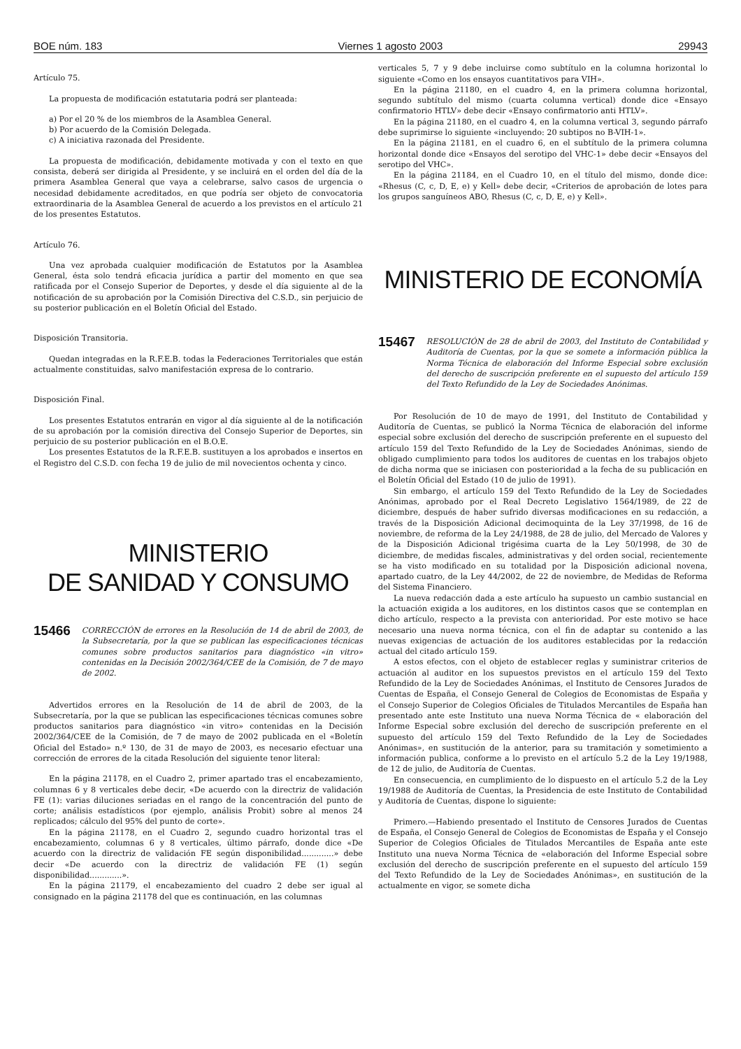BOE núm. 183 Viernes 1 agosto 2003 29943
Artículo 75.
La propuesta de modificación estatutaria podrá ser planteada:
a) Por el 20 % de los miembros de la Asamblea General.
b) Por acuerdo de la Comisión Delegada.
c) A iniciativa razonada del Presidente.
La propuesta de modificación, debidamente motivada y con el texto en que consista, deberá ser dirigida al Presidente, y se incluirá en el orden del día de la primera Asamblea General que vaya a celebrarse, salvo casos de urgencia o necesidad debidamente acreditados, en que podría ser objeto de convocatoria extraordinaria de la Asamblea General de acuerdo a los previstos en el artículo 21 de los presentes Estatutos.
Artículo 76.
Una vez aprobada cualquier modificación de Estatutos por la Asamblea General, ésta solo tendrá eficacia jurídica a partir del momento en que sea ratificada por el Consejo Superior de Deportes, y desde el día siguiente al de la notificación de su aprobación por la Comisión Directiva del C.S.D., sin perjuicio de su posterior publicación en el Boletín Oficial del Estado.
Disposición Transitoria.
Quedan integradas en la R.F.E.B. todas la Federaciones Territoriales que están actualmente constituidas, salvo manifestación expresa de lo contrario.
Disposición Final.
Los presentes Estatutos entrarán en vigor al día siguiente al de la notificación de su aprobación por la comisión directiva del Consejo Superior de Deportes, sin perjuicio de su posterior publicación en el B.O.E.
Los presentes Estatutos de la R.F.E.B. sustituyen a los aprobados e insertos en el Registro del C.S.D. con fecha 19 de julio de mil novecientos ochenta y cinco.
MINISTERIO
DE SANIDAD Y CONSUMO
15466 CORRECCIÓN de errores en la Resolución de 14 de abril de 2003, de la Subsecretaría, por la que se publican las especificaciones técnicas comunes sobre productos sanitarios para diagnóstico «in vitro» contenidas en la Decisión 2002/364/CEE de la Comisión, de 7 de mayo de 2002.
Advertidos errores en la Resolución de 14 de abril de 2003, de la Subsecretaría, por la que se publican las especificaciones técnicas comunes sobre productos sanitarios para diagnóstico «in vitro» contenidas en la Decisión 2002/364/CEE de la Comisión, de 7 de mayo de 2002 publicada en el «Boletín Oficial del Estado» n.º 130, de 31 de mayo de 2003, es necesario efectuar una corrección de errores de la citada Resolución del siguiente tenor literal:
En la página 21178, en el Cuadro 2, primer apartado tras el encabezamiento, columnas 6 y 8 verticales debe decir, «De acuerdo con la directriz de validación FE (1): varias diluciones seriadas en el rango de la concentración del punto de corte; análisis estadísticos (por ejemplo, análisis Probit) sobre al menos 24 replicados; cálculo del 95% del punto de corte».
En la página 21178, en el Cuadro 2, segundo cuadro horizontal tras el encabezamiento, columnas 6 y 8 verticales, último párrafo, donde dice «De acuerdo con la directriz de validación FE según disponibilidad.............» debe decir «De acuerdo con la directriz de validación FE (1) según disponibilidad.............».
En la página 21179, el encabezamiento del cuadro 2 debe ser igual al consignado en la página 21178 del que es continuación, en las columnas
verticales 5, 7 y 9 debe incluirse como subtítulo en la columna horizontal lo siguiente «Como en los ensayos cuantitativos para VIH».
En la página 21180, en el cuadro 4, en la primera columna horizontal, segundo subtítulo del mismo (cuarta columna vertical) donde dice «Ensayo confirmatorio HTLV» debe decir «Ensayo confirmatorio anti HTLV».
En la página 21180, en el cuadro 4, en la columna vertical 3, segundo párrafo debe suprimirse lo siguiente «incluyendo: 20 subtipos no B-VIH-1».
En la página 21181, en el cuadro 6, en el subtítulo de la primera columna horizontal donde dice «Ensayos del serotipo del VHC-1» debe decir «Ensayos del serotipo del VHC».
En la página 21184, en el Cuadro 10, en el título del mismo, donde dice: «Rhesus (C, c, D, E, e) y Kell» debe decir, «Criterios de aprobación de lotes para los grupos sanguíneos ABO, Rhesus (C, c, D, E, e) y Kell».
MINISTERIO DE ECONOMÍA
15467 RESOLUCIÓN de 28 de abril de 2003, del Instituto de Contabilidad y Auditoría de Cuentas, por la que se somete a información pública la Norma Técnica de elaboración del Informe Especial sobre exclusión del derecho de suscripción preferente en el supuesto del artículo 159 del Texto Refundido de la Ley de Sociedades Anónimas.
Por Resolución de 10 de mayo de 1991, del Instituto de Contabilidad y Auditoría de Cuentas, se publicó la Norma Técnica de elaboración del informe especial sobre exclusión del derecho de suscripción preferente en el supuesto del artículo 159 del Texto Refundido de la Ley de Sociedades Anónimas, siendo de obligado cumplimiento para todos los auditores de cuentas en los trabajos objeto de dicha norma que se iniciasen con posterioridad a la fecha de su publicación en el Boletín Oficial del Estado (10 de julio de 1991).
Sin embargo, el artículo 159 del Texto Refundido de la Ley de Sociedades Anónimas, aprobado por el Real Decreto Legislativo 1564/1989, de 22 de diciembre, después de haber sufrido diversas modificaciones en su redacción, a través de la Disposición Adicional decimoquinta de la Ley 37/1998, de 16 de noviembre, de reforma de la Ley 24/1988, de 28 de julio, del Mercado de Valores y de la Disposición Adicional trigésima cuarta de la Ley 50/1998, de 30 de diciembre, de medidas fiscales, administrativas y del orden social, recientemente se ha visto modificado en su totalidad por la Disposición adicional novena, apartado cuatro, de la Ley 44/2002, de 22 de noviembre, de Medidas de Reforma del Sistema Financiero.
La nueva redacción dada a este artículo ha supuesto un cambio sustancial en la actuación exigida a los auditores, en los distintos casos que se contemplan en dicho artículo, respecto a la prevista con anterioridad. Por este motivo se hace necesario una nueva norma técnica, con el fin de adaptar su contenido a las nuevas exigencias de actuación de los auditores establecidas por la redacción actual del citado artículo 159.
A estos efectos, con el objeto de establecer reglas y suministrar criterios de actuación al auditor en los supuestos previstos en el artículo 159 del Texto Refundido de la Ley de Sociedades Anónimas, el Instituto de Censores Jurados de Cuentas de España, el Consejo General de Colegios de Economistas de España y el Consejo Superior de Colegios Oficiales de Titulados Mercantiles de España han presentado ante este Instituto una nueva Norma Técnica de « elaboración del Informe Especial sobre exclusión del derecho de suscripción preferente en el supuesto del artículo 159 del Texto Refundido de la Ley de Sociedades Anónimas», en sustitución de la anterior, para su tramitación y sometimiento a información publica, conforme a lo previsto en el artículo 5.2 de la Ley 19/1988, de 12 de julio, de Auditoría de Cuentas.
En consecuencia, en cumplimiento de lo dispuesto en el artículo 5.2 de la Ley 19/1988 de Auditoría de Cuentas, la Presidencia de este Instituto de Contabilidad y Auditoría de Cuentas, dispone lo siguiente:
Primero.—Habiendo presentado el Instituto de Censores Jurados de Cuentas de España, el Consejo General de Colegios de Economistas de España y el Consejo Superior de Colegios Oficiales de Titulados Mercantiles de España ante este Instituto una nueva Norma Técnica de «elaboración del Informe Especial sobre exclusión del derecho de suscripción preferente en el supuesto del artículo 159 del Texto Refundido de la Ley de Sociedades Anónimas», en sustitución de la actualmente en vigor, se somete dicha